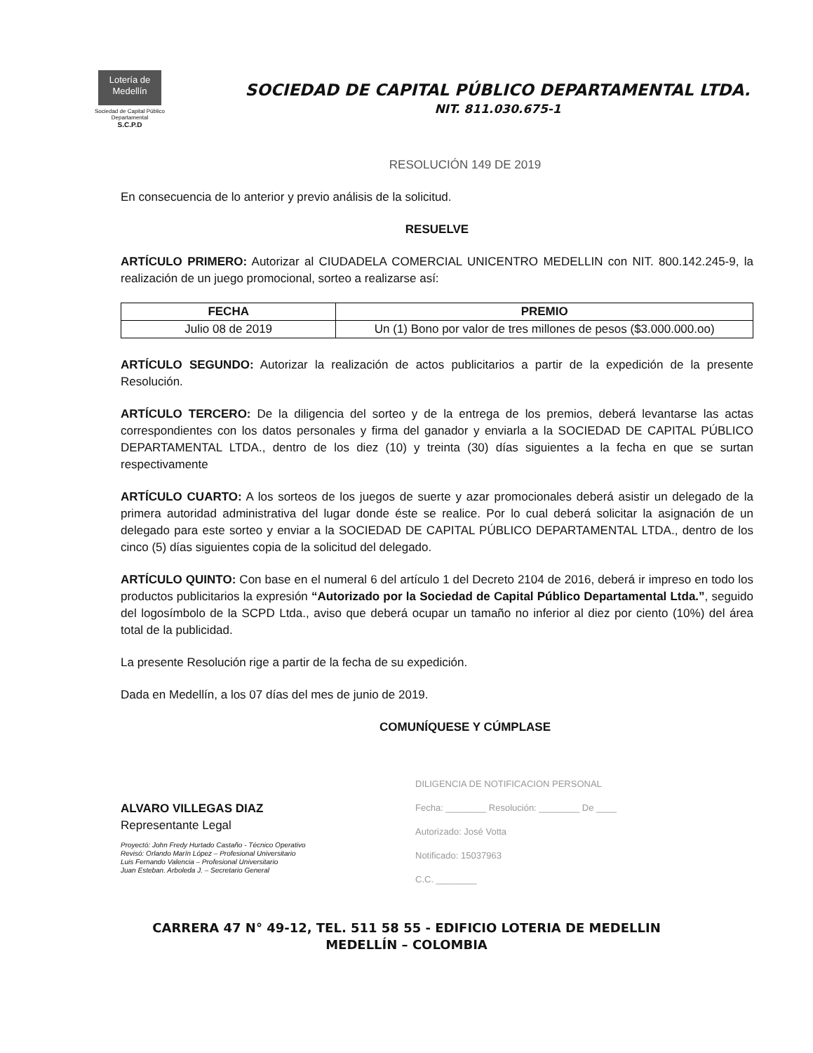Lotería de Medellín
Sociedad de Capital Público Departamental
S.C.P.D
SOCIEDAD DE CAPITAL PÚBLICO DEPARTAMENTAL LTDA.
NIT. 811.030.675-1
RESOLUCIÓN 149 DE 2019
En consecuencia de lo anterior y previo análisis de la solicitud.
RESUELVE
ARTÍCULO PRIMERO: Autorizar al CIUDADELA COMERCIAL UNICENTRO MEDELLIN con NIT. 800.142.245-9, la realización de un juego promocional, sorteo a realizarse así:
| FECHA | PREMIO |
| --- | --- |
| Julio 08 de 2019 | Un (1) Bono por valor de tres millones de pesos ($3.000.000.oo) |
ARTÍCULO SEGUNDO: Autorizar la realización de actos publicitarios a partir de la expedición de la presente Resolución.
ARTÍCULO TERCERO: De la diligencia del sorteo y de la entrega de los premios, deberá levantarse las actas correspondientes con los datos personales y firma del ganador y enviarla a la SOCIEDAD DE CAPITAL PÚBLICO DEPARTAMENTAL LTDA., dentro de los diez (10) y treinta (30) días siguientes a la fecha en que se surtan respectivamente
ARTÍCULO CUARTO: A los sorteos de los juegos de suerte y azar promocionales deberá asistir un delegado de la primera autoridad administrativa del lugar donde éste se realice. Por lo cual deberá solicitar la asignación de un delegado para este sorteo y enviar a la SOCIEDAD DE CAPITAL PÚBLICO DEPARTAMENTAL LTDA., dentro de los cinco (5) días siguientes copia de la solicitud del delegado.
ARTÍCULO QUINTO: Con base en el numeral 6 del artículo 1 del Decreto 2104 de 2016, deberá ir impreso en todo los productos publicitarios la expresión “Autorizado por la Sociedad de Capital Público Departamental Ltda.”, seguido del logosímbolo de la SCPD Ltda., aviso que deberá ocupar un tamaño no inferior al diez por ciento (10%) del área total de la publicidad.
La presente Resolución rige a partir de la fecha de su expedición.
Dada en Medellín, a los 07 días del mes de junio de 2019.
COMUNÍQUESE Y CÚMPLASE
ALVARO VILLEGAS DIAZ
Representante Legal
Proyectó: John Fredy Hurtado Castaño - Técnico Operativo
Revisó: Orlando Marín López – Profesional Universitario
Luis Fernando Valencia – Profesional Universitario
Juan Esteban. Arboleda J. – Secretario General
DILIGENCIA DE NOTIFICACION PERSONAL
Fecha: ________ Resolución: ________ De ____
Autorizado: José Votta
Notificado: 15037963
C.C. ________
CARRERA 47 N° 49-12, TEL. 511 58 55 - EDIFICIO LOTERIA DE MEDELLIN
MEDELLÍN – COLOMBIA